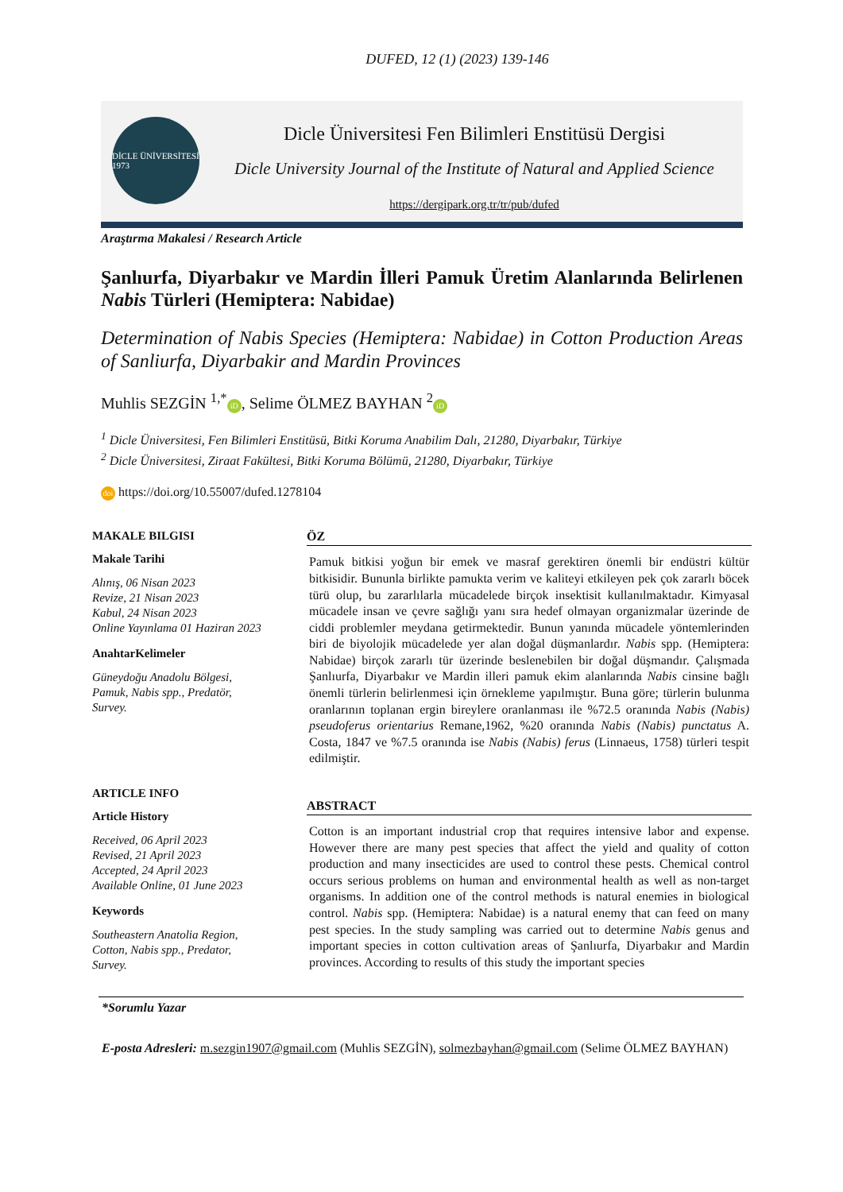DUFED, 12 (1) (2023) 139-146
DİCLE ÜNİVERSİTESİ 1973
Dicle Üniversitesi Fen Bilimleri Enstitüsü Dergisi
Dicle University Journal of the Institute of Natural and Applied Science
https://dergipark.org.tr/tr/pub/dufed
Araştırma Makalesi / Research Article
Şanlıurfa, Diyarbakır ve Mardin İlleri Pamuk Üretim Alanlarında Belirlenen Nabis Türleri (Hemiptera: Nabidae)
Determination of Nabis Species (Hemiptera: Nabidae) in Cotton Production Areas of Sanliurfa, Diyarbakir and Mardin Provinces
Muhlis SEZGİN <sup>1,*</sup> iD, Selime ÖLMEZ BAYHAN <sup>2</sup> iD
<sup>1</sup> Dicle Üniversitesi, Fen Bilimleri Enstitüsü, Bitki Koruma Anabilim Dalı, 21280, Diyarbakır, Türkiye
<sup>2</sup> Dicle Üniversitesi, Ziraat Fakültesi, Bitki Koruma Bölümü, 21280, Diyarbakır, Türkiye
doi https://doi.org/10.55007/dufed.1278104
MAKALE BILGISI
Makale Tarihi
Alınış, 06 Nisan 2023
Revize, 21 Nisan 2023
Kabul, 24 Nisan 2023
Online Yayınlama 01 Haziran 2023
AnahtarKelimeler
Güneydoğu Anadolu Bölgesi,
Pamuk, Nabis spp., Predatör,
Survey.
ARTICLE INFO
Article History
Received, 06 April 2023
Revised, 21 April 2023
Accepted, 24 April 2023
Available Online, 01 June 2023
Keywords
Southeastern Anatolia Region,
Cotton, Nabis spp., Predator,
Survey.
ÖZ
Pamuk bitkisi yoğun bir emek ve masraf gerektiren önemli bir endüstri kültür bitkisidir. Bununla birlikte pamukta verim ve kaliteyi etkileyen pek çok zararlı böcek türü olup, bu zararlılarla mücadelede birçok insektisit kullanılmaktadır. Kimyasal mücadele insan ve çevre sağlığı yanı sıra hedef olmayan organizmalar üzerinde de ciddi problemler meydana getirmektedir. Bunun yanında mücadele yöntemlerinden biri de biyolojik mücadelede yer alan doğal düşmanlardır. Nabis spp. (Hemiptera: Nabidae) birçok zararlı tür üzerinde beslenebilen bir doğal düşmandır. Çalışmada Şanlıurfa, Diyarbakır ve Mardin illeri pamuk ekim alanlarında Nabis cinsine bağlı önemli türlerin belirlenmesi için örnekleme yapılmıştır. Buna göre; türlerin bulunma oranlarının toplanan ergin bireylere oranlanması ile %72.5 oranında Nabis (Nabis) pseudoferus orientarius Remane,1962, %20 oranında Nabis (Nabis) punctatus A. Costa, 1847 ve %7.5 oranında ise Nabis (Nabis) ferus (Linnaeus, 1758) türleri tespit edilmiştir.
ABSTRACT
Cotton is an important industrial crop that requires intensive labor and expense. However there are many pest species that affect the yield and quality of cotton production and many insecticides are used to control these pests. Chemical control occurs serious problems on human and environmental health as well as non-target organisms. In addition one of the control methods is natural enemies in biological control. Nabis spp. (Hemiptera: Nabidae) is a natural enemy that can feed on many pest species. In the study sampling was carried out to determine Nabis genus and important species in cotton cultivation areas of Şanlıurfa, Diyarbakır and Mardin provinces. According to results of this study the important species
*Sorumlu Yazar
E-posta Adresleri: m.sezgin1907@gmail.com (Muhlis SEZGİN), solmezbayhan@gmail.com (Selime ÖLMEZ BAYHAN)